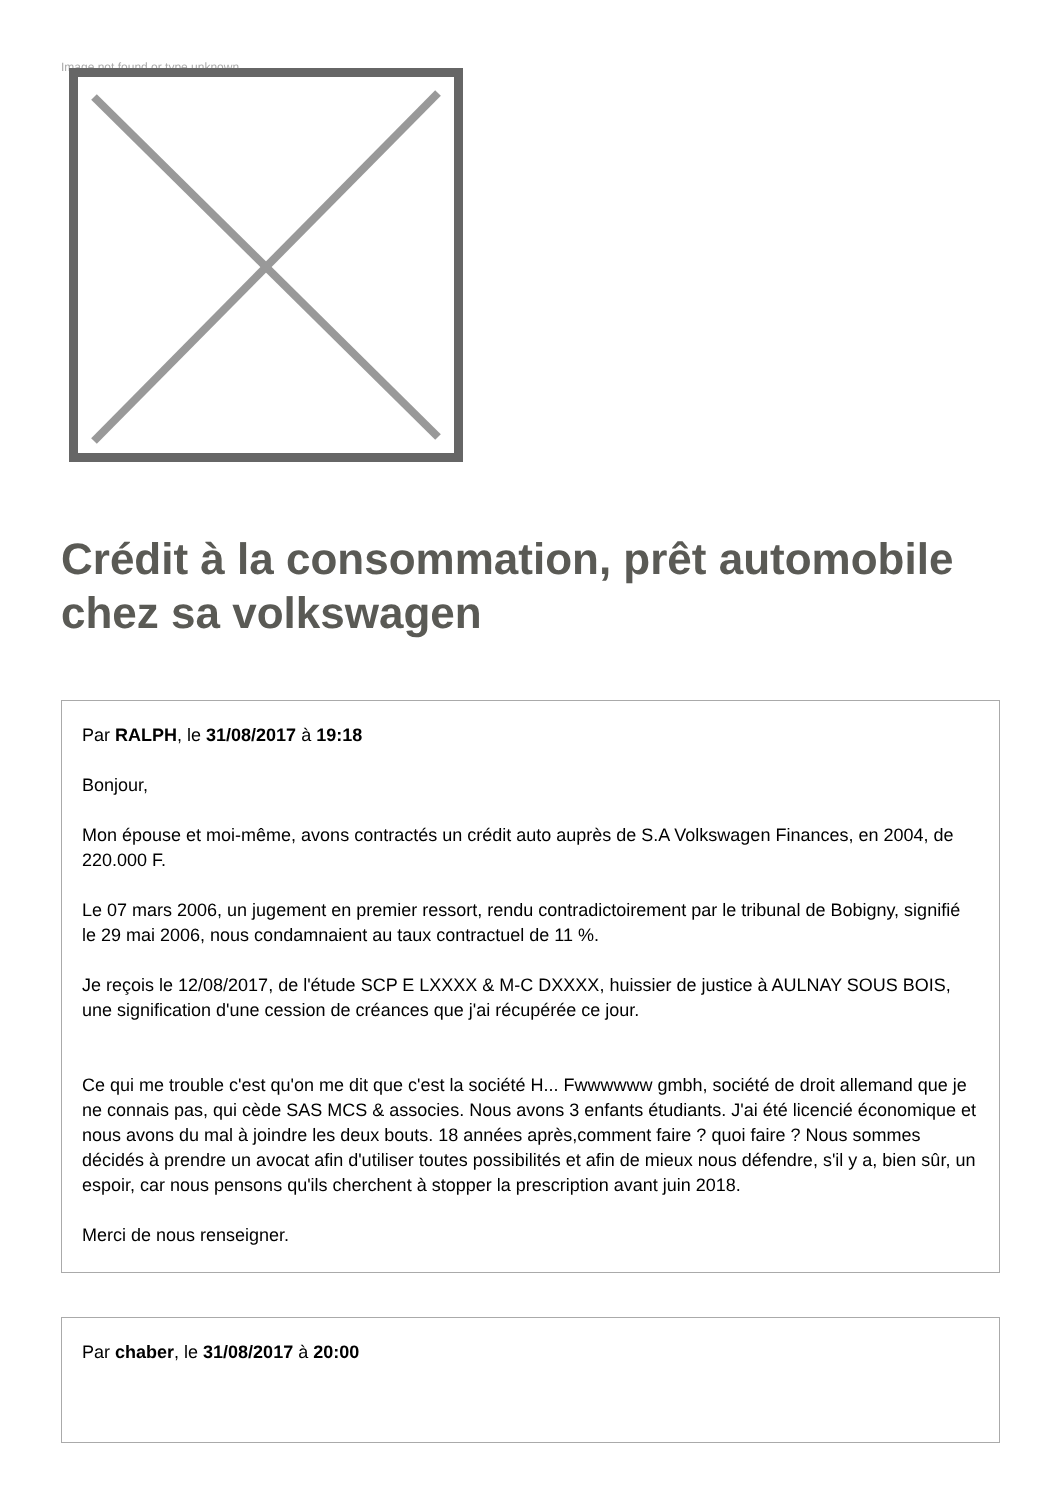Image not found or type unknown
Crédit à la consommation, prêt automobile chez sa volkswagen
Par RALPH, le 31/08/2017 à 19:18
Bonjour,
Mon épouse et moi-même, avons contractés un crédit auto auprès de S.A Volkswagen Finances, en 2004, de 220.000 F.
Le 07 mars 2006, un jugement en premier ressort, rendu contradictoirement par le tribunal de Bobigny, signifié le 29 mai 2006, nous condamnaient au taux contractuel de 11 %.
Je reçois le 12/08/2017, de l'étude SCP E LXXXX & M-C DXXXX, huissier de justice à AULNAY SOUS BOIS, une signification d'une cession de créances que j'ai récupérée ce jour.
Ce qui me trouble c'est qu'on me dit que c'est la société H... Fwwwwww gmbh, société de droit allemand que je ne connais pas, qui cède SAS MCS & associes. Nous avons 3 enfants étudiants. J'ai été licencié économique et nous avons du mal à joindre les deux bouts. 18 années après,comment faire ? quoi faire ? Nous sommes décidés à prendre un avocat afin d'utiliser toutes possibilités et afin de mieux nous défendre, s'il y a, bien sûr, un espoir, car nous pensons qu'ils cherchent à stopper la prescription avant juin 2018.
Merci de nous renseigner.
Par chaber, le 31/08/2017 à 20:00